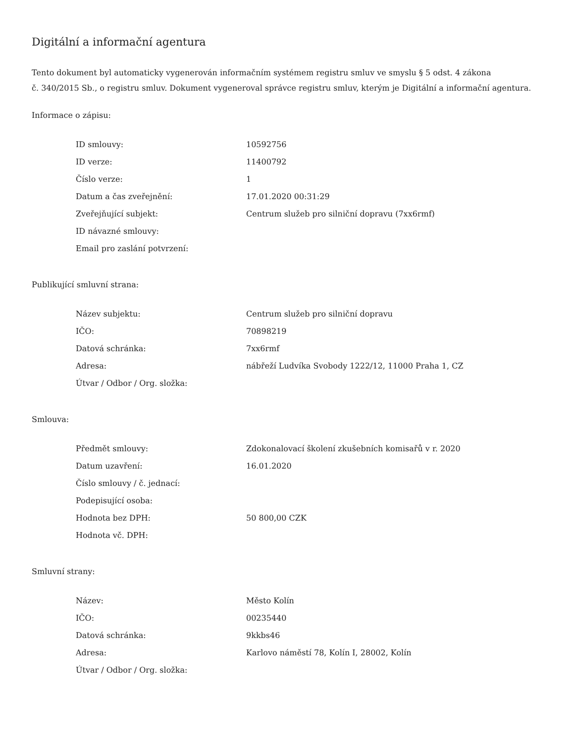Digitální a informační agentura
Tento dokument byl automaticky vygenerován informačním systémem registru smluv ve smyslu § 5 odst. 4 zákona
č. 340/2015 Sb., o registru smluv. Dokument vygeneroval správce registru smluv, kterým je Digitální a informační agentura.
Informace o zápisu:
| ID smlouvy: | 10592756 |
| ID verze: | 11400792 |
| Číslo verze: | 1 |
| Datum a čas zveřejnění: | 17.01.2020 00:31:29 |
| Zveřejňující subjekt: | Centrum služeb pro silniční dopravu (7xx6rmf) |
| ID návazné smlouvy: | |
| Email pro zaslání potvrzení: | |
Publikující smluvní strana:
| Název subjektu: | Centrum služeb pro silniční dopravu |
| IČO: | 70898219 |
| Datová schránka: | 7xx6rmf |
| Adresa: | nábřeží Ludvíka Svobody 1222/12, 11000 Praha 1, CZ |
| Útvar / Odbor / Org. složka: | |
Smlouva:
| Předmět smlouvy: | Zdokonalovací školení zkušebních komisařů v r. 2020 |
| Datum uzavření: | 16.01.2020 |
| Číslo smlouvy / č. jednací: | |
| Podepisující osoba: | |
| Hodnota bez DPH: | 50 800,00 CZK |
| Hodnota vč. DPH: | |
Smluvní strany:
| Název: | Město Kolín |
| IČO: | 00235440 |
| Datová schránka: | 9kkbs46 |
| Adresa: | Karlovo náměstí 78, Kolín I, 28002, Kolín |
| Útvar / Odbor / Org. složka: | |